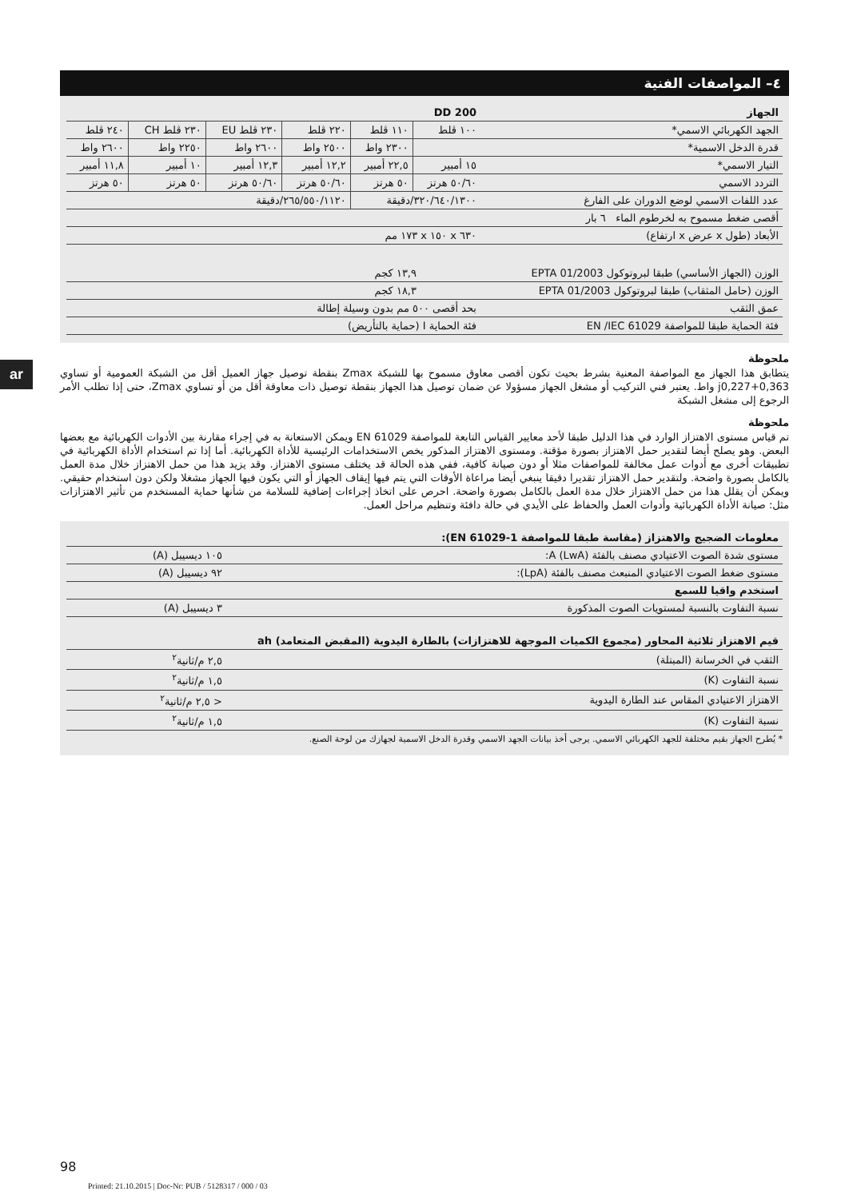ar
٤– المواصفات الفنية
| الجهاز | DD 200 | | | | | |
| --- | --- | --- | --- | --- | --- | --- |
| الجهد الكهربائي الاسمي* | ١٠٠ ڤلط | ١١٠ ڤلط | ٢٢٠ ڤلط | ٢٣٠ ڤلط EU | ٢٣٠ ڤلط CH | ٢٤٠ ڤلط |
| قدرة الدخل الاسمية* | | ٢٣٠٠ واط | ٢٥٠٠ واط | ٢٦٠٠ واط | ٢٢٥٠ واط | ٢٦٠٠ واط |
| التيار الاسمي* | ١٥ أمبير | ٢٢,٥ أمبير | ١٢,٢ أمبير | ١٢,٣ أمبير | ١٠ أمبير | ١١,٨ أمبير |
| التردد الاسمي | ٥٠/٦٠ هرتز | ٥٠ هرتز | ٥٠/٦٠ هرتز | ٥٠/٦٠ هرتز | ٥٠ هرتز | ٥٠ هرتز |
| عدد اللفات الاسمي لوضع الدوران على الفارغ | ٣٢٠/٦٤٠/١٣٠٠/دقيقة | | ٢٦٥/٥٥٠/١١٢٠/دقيقة | | | |
| أقصى ضغط مسموح به لخرطوم الماء ٦ بار | | | | | | |
| الأبعاد (طول x عرض x ارتفاع) | ٦٣٠ x ١٥٠ x ١٧٣ مم | | | | | |
| الوزن (الجهاز الأساسي) طبقا لبروتوكول EPTA 01/2003 | ١٣,٩ كجم | | | | | |
| الوزن (حامل المثقاب) طبقا لبروتوكول EPTA 01/2003 | ١٨,٣ كجم | | | | | |
| عمق الثقب | بحد أقصى ٥٠٠ مم بدون وسيلة إطالة | | | | | |
| فئة الحماية طبقا للمواصفة EN /IEC 61029 | فئة الحماية I (حماية بالتأريض) | | | | | |
ملحوظة
يتطابق هذا الجهاز مع المواصفة المعنية بشرط بحيث تكون أقصى معاوق مسموح بها للشبكة Zmax بنقطة توصيل جهاز العميل أقل من الشبكة العمومية أو تساوي j0,227+0,363 واط. يعتبر فني التركيب أو مشغل الجهاز مسؤولا عن ضمان توصيل هذا الجهاز بنقطة توصيل ذات معاوقة أقل من أو تساوي Zmax، حتى إذا تطلب الأمر الرجوع إلى مشغل الشبكة
ملحوظة
تم قياس مستوى الاهتزاز الوارد في هذا الدليل طبقا لأحد معايير القياس التابعة للمواصفة EN 61029 ويمكن الاستعانة به في إجراء مقارنة بين الأدوات الكهربائية مع بعضها البعض. وهو يصلح أيضا لتقدير حمل الاهتزاز بصورة مؤقتة. ومستوى الاهتزاز المذكور يخص الاستخدامات الرئيسية للأداة الكهربائية. أما إذا تم استخدام الأداة الكهربائية في تطبيقات أخرى مع أدوات عمل مخالفة للمواصفات مثلا أو دون صيانة كافية، ففي هذه الحالة قد يختلف مستوى الاهتزاز. وقد يزيد هذا من حمل الاهتزاز خلال مدة العمل بالكامل بصورة واضحة. ولتقدير حمل الاهتزاز تقديرا دقيقا ينبغي أيضا مراعاة الأوقات التي يتم فيها إيقاف الجهاز أو التي يكون فيها الجهاز مشغلا ولكن دون استخدام حقيقي. ويمكن أن يقلل هذا من حمل الاهتزاز خلال مدة العمل بالكامل بصورة واضحة. احرص على اتخاذ إجراءات إضافية للسلامة من شأنها حماية المستخدم من تأثير الاهتزازات مثل: صيانة الأداة الكهربائية وأدوات العمل والحفاظ على الأيدي في حالة دافئة وتنظيم مراحل العمل.
| معلومات الضجيج والاهتزاز (مقاسة طبقا للمواصفة EN 61029-1): | |
| --- | --- |
| مستوى شدة الصوت الاعتيادي مصنف بالفئة A (LwA): | ١٠٥ ديسيبل (A) |
| مستوى ضغط الصوت الاعتيادي المنبعث مصنف بالفئة (LpA): | ٩٢ ديسيبل (A) |
| استخدم واقيا للسمع | |
| نسبة التفاوت بالنسبة لمستويات الصوت المذكورة | ٣ ديسيبل (A) |
| قيم الاهتزاز ثلاثية المحاور (مجموع الكميات الموجهة للاهتزازات) بالطارة اليدوية (المقبض المتعامد) ah | |
| الثقب في الخرسانة (المبتلة) | ٢,٥ م/ثانية<sup>٢</sup> |
| نسبة التفاوت (K) | ١,٥ م/ثانية<sup>٢</sup> |
| الاهتزاز الاعتيادي المقاس عند الطارة اليدوية | < ٢,٥ م/ثانية<sup>٢</sup> |
| نسبة التفاوت (K) | ١,٥ م/ثانية<sup>٢</sup> |
* يُطرح الجهاز بقيم مختلفة للجهد الكهربائي الاسمي. يرجى أخذ بيانات الجهد الاسمي وقدرة الدخل الاسمية لجهازك من لوحة الصنع.
98
Printed: 21.10.2015 | Doc-Nr: PUB / 5128317 / 000 / 03